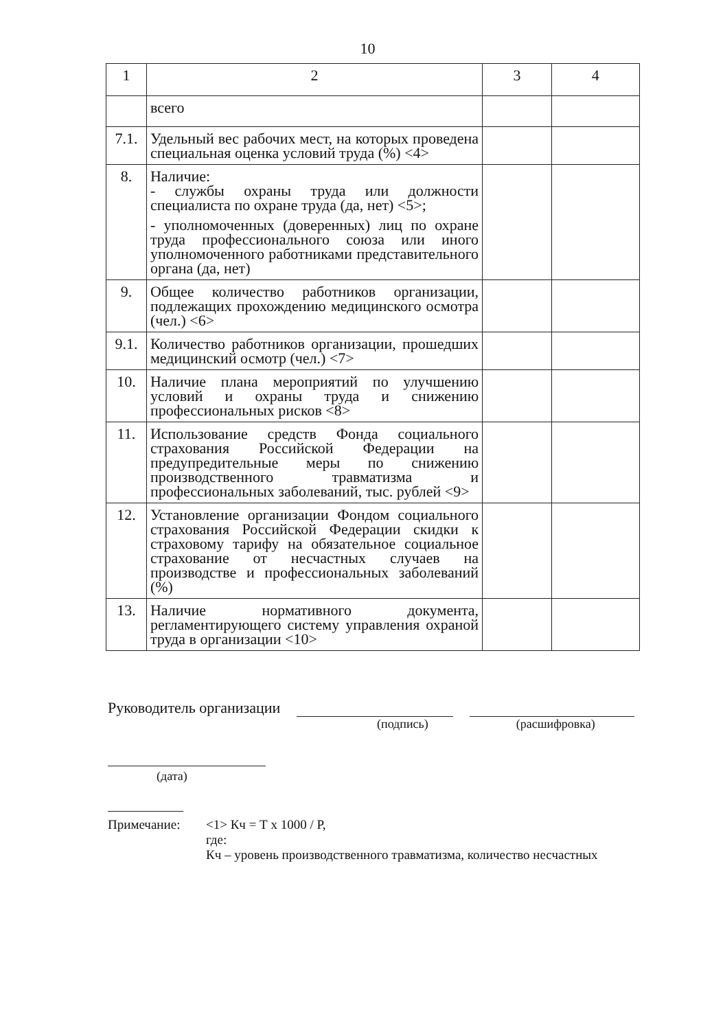10
| 1 | 2 | 3 | 4 |
| | всего | | |
| 7.1. | Удельный вес рабочих мест, на которых проведена специальная оценка условий труда (%) <4> | | |
| 8. | Наличие: - службы охраны труда или должности специалиста по охране труда (да, нет) <5>; - уполномоченных (доверенных) лиц по охране труда профессионального союза или иного уполномоченного работниками представительного органа (да, нет) | | |
| 9. | Общее количество работников организации, подлежащих прохождению медицинского осмотра (чел.) <6> | | |
| 9.1. | Количество работников организации, прошедших медицинский осмотр (чел.) <7> | | |
| 10. | Наличие плана мероприятий по улучшению условий и охраны труда и снижению профессиональных рисков <8> | | |
| 11. | Использование средств Фонда социального страхования Российской Федерации на предупредительные меры по снижению производственного травматизма и профессиональных заболеваний, тыс. рублей <9> | | |
| 12. | Установление организации Фондом социального страхования Российской Федерации скидки к страховому тарифу на обязательное социальное страхование от несчастных случаев на производстве и профессиональных заболеваний (%) | | |
| 13. | Наличие нормативного документа, регламентирующего систему управления охраной труда в организации <10> | | |
Руководитель организации
(подпись) (расшифровка)
(дата)
Примечание: <1> Кч = Т x 1000 / Р,
где:
Кч – уровень производственного травматизма, количество несчастных